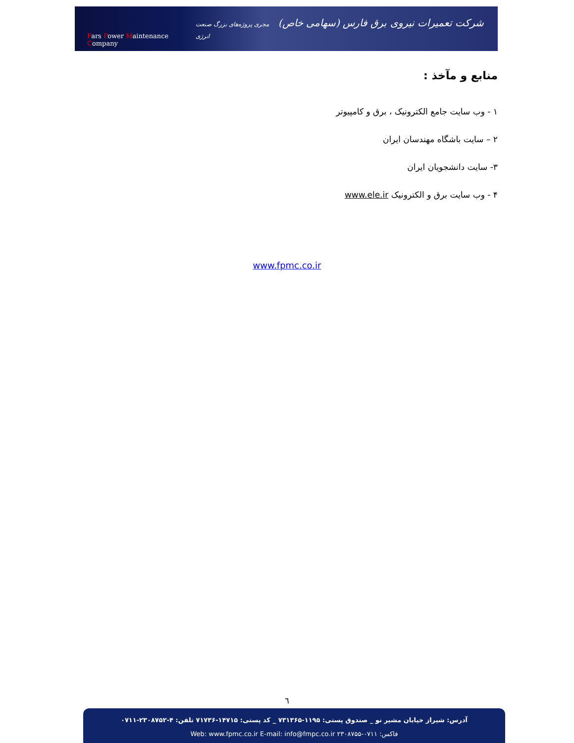Fars Power Maintenance Company شرکت تعمیرات نیروی برق فارس (سهامی خاص) مجری پروژه‌های بزرگ صنعت انرژی
منابع و مآخذ :
۱ - وب سایت جامع الکترونیک ، برق و کامپیوتر
۲ – سایت باشگاه مهندسان ایران
۳- سایت دانشجویان ایران
۴ - وب سایت برق و الکترونیک www.ele.ir
www.fpmc.co.ir
٦
آدرس: شیراز خیابان مشیر نو _ صندوق پستی: ۱۱۹۵-۷۳۱۳۶۵ _ کد پستی: ۱۴۷۱۵-۷۱۷۳۶ تلفن: ۴-۲۳۰۸۷۵۲-۰۷۱۱
فاکس: ۰۷۱۱-۲۳۰۸۷۵۵ Web: www.fpmc.co.ir E-mail: info@fmpc.co.ir